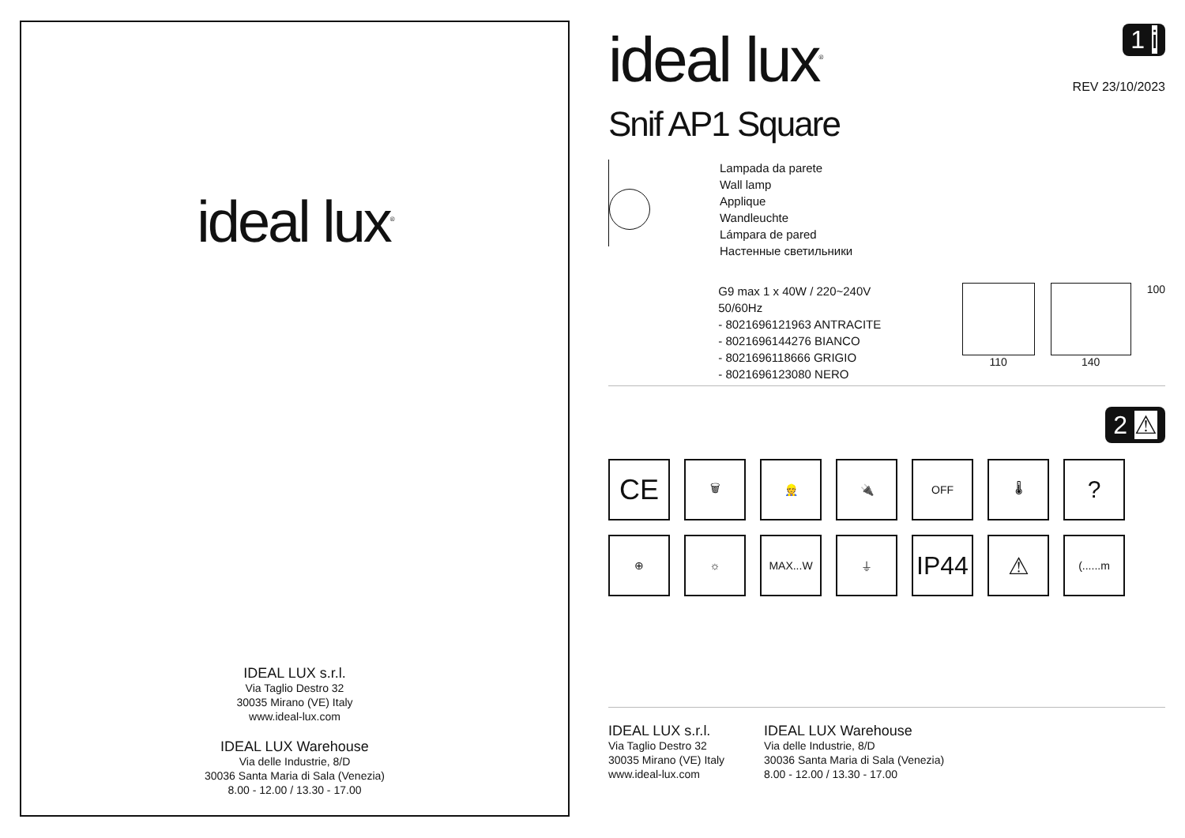ideal lux<sup>®</sup>
IDEAL LUX s.r.l.
Via Taglio Destro 32
30035 Mirano (VE) Italy
www.ideal-lux.com
IDEAL LUX Warehouse
Via delle Industrie, 8/D
30036 Santa Maria di Sala (Venezia)
8.00 - 12.00 / 13.30 - 17.00
ideal lux<sup>®</sup>
1 i
REV 23/10/2023
Snif AP1 Square
Lampada da parete
Wall lamp
Applique
Wandleuchte
Lámpara de pared
Настенные светильники
G9 max 1 x 40W / 220~240V
50/60Hz
- 8021696121963 ANTRACITE
- 8021696144276 BIANCO
- 8021696118666 GRIGIO
- 8021696123080 NERO
110 140 100
2 ⚠
CE
🗑
👷
🔌
OFF
🌡
?
⊕
☼
MAX...W
⏚
IP44
⚠
(......m
IDEAL LUX s.r.l.
Via Taglio Destro 32
30035 Mirano (VE) Italy
www.ideal-lux.com
IDEAL LUX Warehouse
Via delle Industrie, 8/D
30036 Santa Maria di Sala (Venezia)
8.00 - 12.00 / 13.30 - 17.00